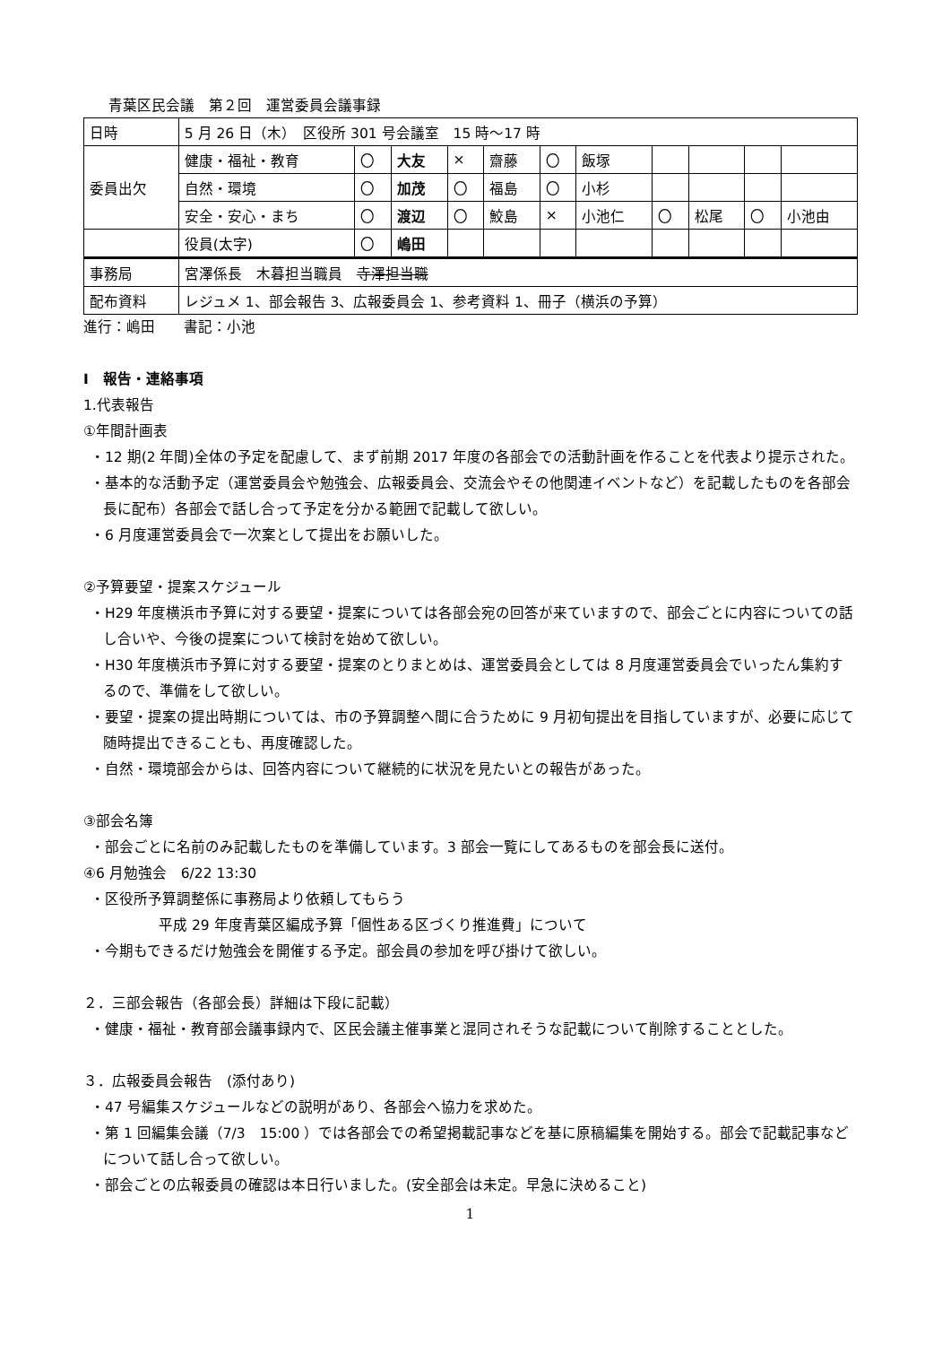青葉区民会議　第２回　運営委員会議事録
| 日時 | 5 月 26 日（木） 区役所 301 号会議室 15 時～17 時 | | | | | | | | | | |
| 委員出欠 | 健康・福祉・教育 | 〇 | 大友 | × | 齋藤 | 〇 | 飯塚 | | | | |
| | 自然・環境 | 〇 | 加茂 | 〇 | 福島 | 〇 | 小杉 | | | | |
| | 安全・安心・まち | 〇 | 渡辺 | 〇 | 鮫島 | × | 小池仁 | 〇 | 松尾 | 〇 | 小池由 |
| | 役員(太字) | 〇 | 嶋田 | | | | | | | | |
| 事務局 | 宮澤係長 木暮担当職員 寺澤担当職 | | | | | | | | | | |
| 配布資料 | レジュメ 1、部会報告 3、広報委員会 1、参考資料 1、冊子（横浜の予算） | | | | | | | | | | |
進行：嶋田　　書記：小池
Ⅰ　報告・連絡事項
1.代表報告
①年間計画表
・12 期(2 年間)全体の予定を配慮して、まず前期 2017 年度の各部会での活動計画を作ることを代表より提示された。
・基本的な活動予定（運営委員会や勉強会、広報委員会、交流会やその他関連イベントなど）を記載したものを各部会長に配布）各部会で話し合って予定を分かる範囲で記載して欲しい。
・6 月度運営委員会で一次案として提出をお願いした。
②予算要望・提案スケジュール
・H29 年度横浜市予算に対する要望・提案については各部会宛の回答が来ていますので、部会ごとに内容についての話し合いや、今後の提案について検討を始めて欲しい。
・H30 年度横浜市予算に対する要望・提案のとりまとめは、運営委員会としては 8 月度運営委員会でいったん集約するので、準備をして欲しい。
・要望・提案の提出時期については、市の予算調整へ間に合うために 9 月初旬提出を目指していますが、必要に応じて随時提出できることも、再度確認した。
・自然・環境部会からは、回答内容について継続的に状況を見たいとの報告があった。
③部会名簿
・部会ごとに名前のみ記載したものを準備しています。3 部会一覧にしてあるものを部会長に送付。
④6 月勉強会　6/22 13:30
・区役所予算調整係に事務局より依頼してもらう
平成 29 年度青葉区編成予算「個性ある区づくり推進費」について
・今期もできるだけ勉強会を開催する予定。部会員の参加を呼び掛けて欲しい。
２．三部会報告（各部会長）詳細は下段に記載）
・健康・福祉・教育部会議事録内で、区民会議主催事業と混同されそうな記載について削除することとした。
３．広報委員会報告　(添付あり)
・47 号編集スケジュールなどの説明があり、各部会へ協力を求めた。
・第 1 回編集会議（7/3　15:00 ）では各部会での希望掲載記事などを基に原稿編集を開始する。部会で記載記事などについて話し合って欲しい。
・部会ごとの広報委員の確認は本日行いました。(安全部会は未定。早急に決めること)
1